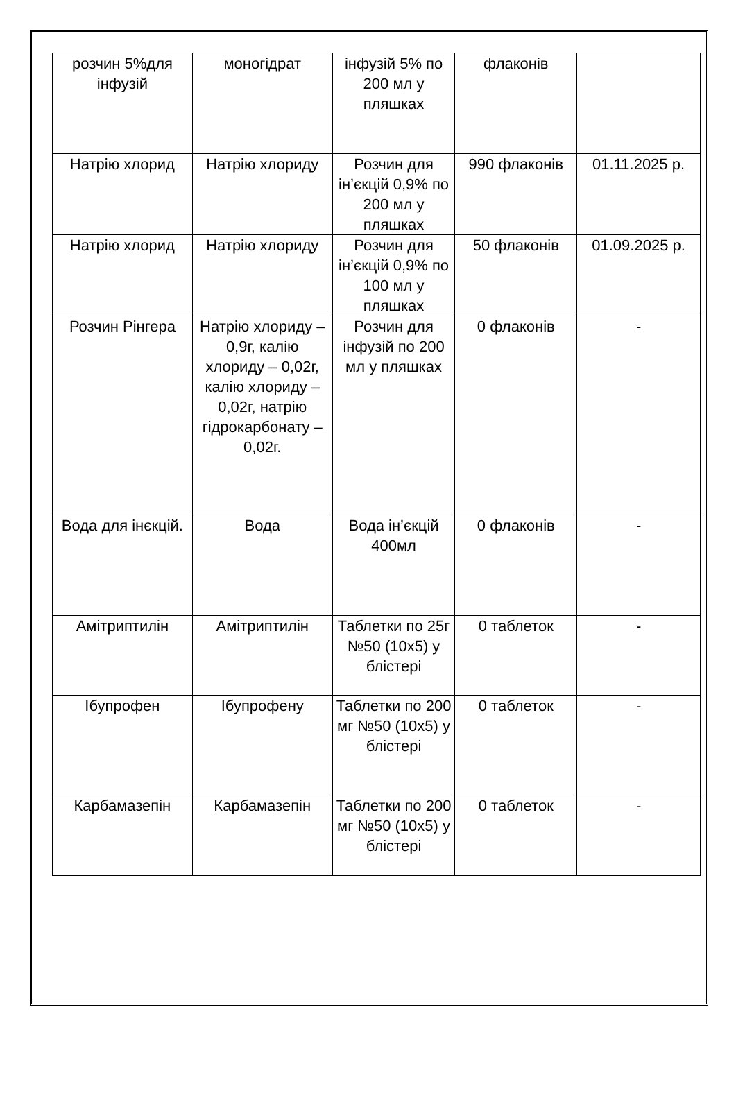| розчин 5%для інфузій | моногідрат | інфузій 5% по 200 мл у пляшках | флаконів | |
| Натрію хлорид | Натрію хлориду | Розчин для ін’єкцій 0,9% по 200 мл у пляшках | 990 флаконів | 01.11.2025 р. |
| Натрію хлорид | Натрію хлориду | Розчин для ін’єкцій 0,9% по 100 мл у пляшках | 50 флаконів | 01.09.2025 р. |
| Розчин Рінгера | Натрію хлориду – 0,9г, калію хлориду – 0,02г, калію хлориду – 0,02г, натрію гідрокарбонату – 0,02г. | Розчин для інфузій по 200 мл у пляшках | 0 флаконів | - |
| Вода для інєкцій. | Вода | Вода ін’єкцій 400мл | 0 флаконів | - |
| Амітриптилін | Амітриптилін | Таблетки по 25г №50 (10х5) у блістері | 0 таблеток | - |
| Ібупрофен | Ібупрофену | Таблетки по 200 мг №50 (10х5) у блістері | 0 таблеток | - |
| Карбамазепін | Карбамазепін | Таблетки по 200 мг №50 (10х5) у блістері | 0 таблеток | - |